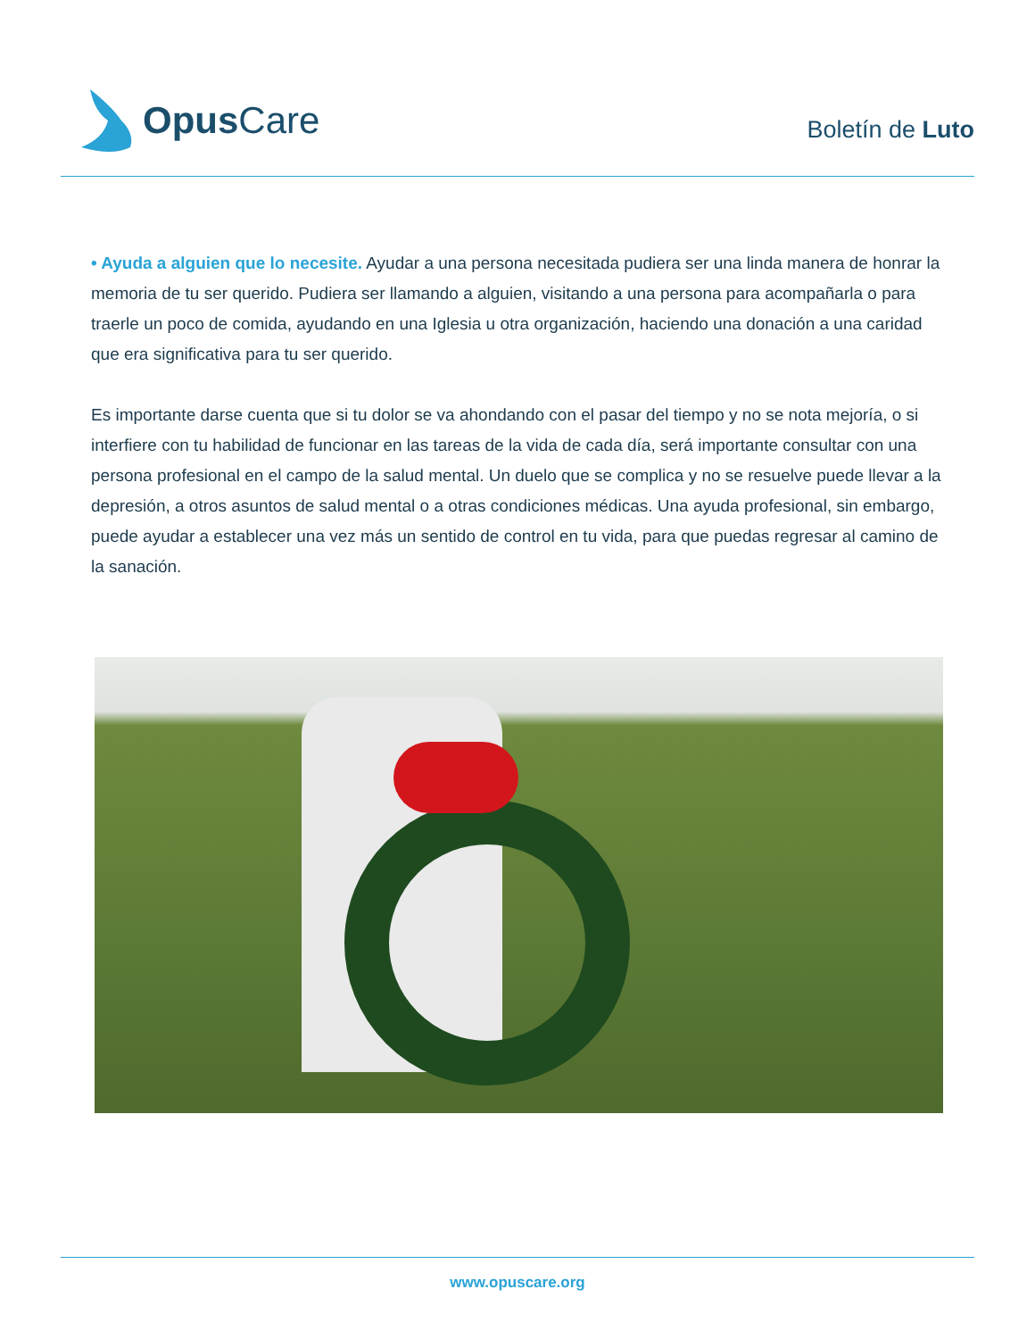Opus Care
Boletín de Luto
• Ayuda a alguien que lo necesite. Ayudar a una persona necesitada pudiera ser una linda manera de honrar la memoria de tu ser querido. Pudiera ser llamando a alguien, visitando a una persona para acompañarla o para traerle un poco de comida, ayudando en una Iglesia u otra organización, haciendo una donación a una caridad que era significativa para tu ser querido.
Es importante darse cuenta que si tu dolor se va ahondando con el pasar del tiempo y no se nota mejoría, o si interfiere con tu habilidad de funcionar en las tareas de la vida de cada día, será importante consultar con una persona profesional en el campo de la salud mental. Un duelo que se complica y no se resuelve puede llevar a la depresión, a otros asuntos de salud mental o a otras condiciones médicas. Una ayuda profesional, sin embargo, puede ayudar a establecer una vez más un sentido de control en tu vida, para que puedas regresar al camino de la sanación.
www.opuscare.org